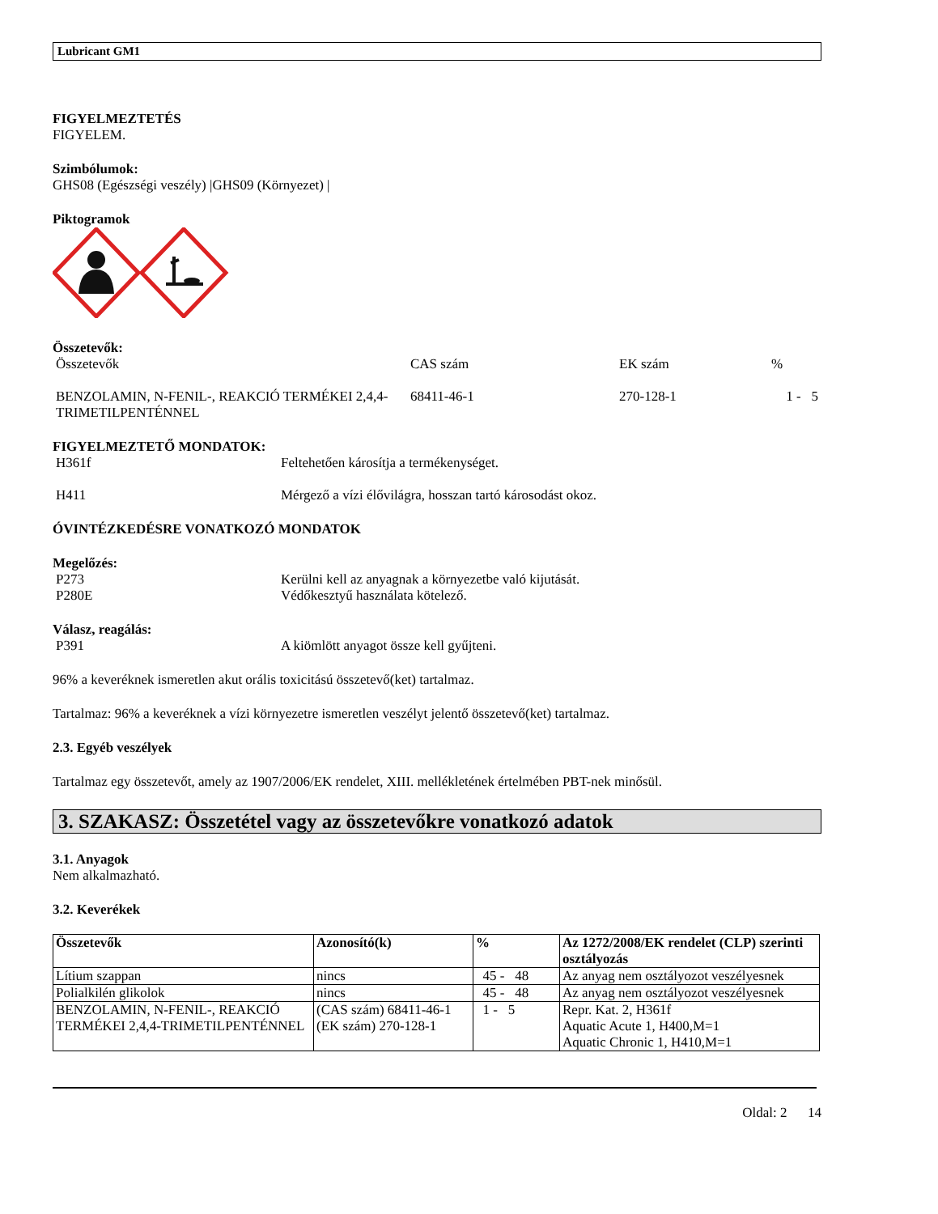Lubricant GM1
FIGYELMEZTETÉS
FIGYELEM.
Szimbólumok:
GHS08 (Egészségi veszély) |GHS09 (Környezet) |
Piktogramok
Összetevők:
| Összetevők | CAS szám | EK szám | % |
| BENZOLAMIN, N-FENIL-, REAKCIÓ TERMÉKEI 2,4,4-TRIMETILPENTÉNNEL | 68411-46-1 | 270-128-1 | 1 - 5 |
FIGYELMEZTETŐ MONDATOK:
| H361f | Feltehetően károsítja a termékenységet. |
| H411 | Mérgező a vízi élővilágra, hosszan tartó károsodást okoz. |
ÓVINTÉZKEDÉSRE VONATKOZÓ MONDATOK
Megelőzés:
| P273 | Kerülni kell az anyagnak a környezetbe való kijutását. |
| P280E | Védőkesztyű használata kötelező. |
Válasz, reagálás:
| P391 | A kiömlött anyagot össze kell gyűjteni. |
96% a keveréknek ismeretlen akut orális toxicitású összetevő(ket) tartalmaz.
Tartalmaz: 96% a keveréknek a vízi környezetre ismeretlen veszélyt jelentő összetevő(ket) tartalmaz.
2.3. Egyéb veszélyek
Tartalmaz egy összetevőt, amely az 1907/2006/EK rendelet, XIII. mellékletének értelmében PBT-nek minősül.
3. SZAKASZ: Összetétel vagy az összetevőkre vonatkozó adatok
3.1. Anyagok
Nem alkalmazható.
3.2. Keverékek
| Összetevők | Azonosító(k) | % | Az 1272/2008/EK rendelet (CLP) szerinti osztályozás |
| --- | --- | --- | --- |
| Lítium szappan | nincs | 45 - 48 | Az anyag nem osztályozot veszélyesnek |
| Polialkilén glikolok | nincs | 45 - 48 | Az anyag nem osztályozot veszélyesnek |
| BENZOLAMIN, N-FENIL-, REAKCIÓ TERMÉKEI 2,4,4-TRIMETILPENTÉNNEL | (CAS szám) 68411-46-1 (EK szám) 270-128-1 | 1 - 5 | Repr. Kat. 2, H361f Aquatic Acute 1, H400,M=1 Aquatic Chronic 1, H410,M=1 |
Oldal: 2 14